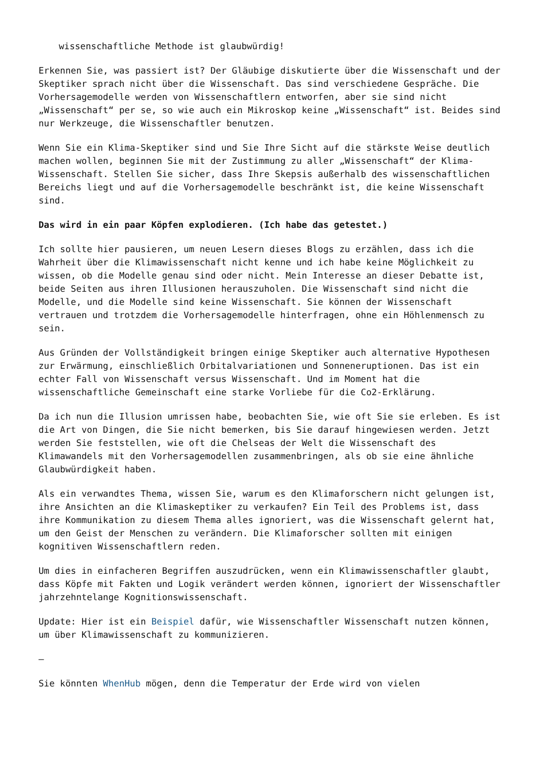wissenschaftliche Methode ist glaubwürdig!
Erkennen Sie, was passiert ist? Der Gläubige diskutierte über die Wissenschaft und der Skeptiker sprach nicht über die Wissenschaft. Das sind verschiedene Gespräche. Die Vorhersagemodelle werden von Wissenschaftlern entworfen, aber sie sind nicht „Wissenschaft“ per se, so wie auch ein Mikroskop keine „Wissenschaft“ ist. Beides sind nur Werkzeuge, die Wissenschaftler benutzen.
Wenn Sie ein Klima-Skeptiker sind und Sie Ihre Sicht auf die stärkste Weise deutlich machen wollen, beginnen Sie mit der Zustimmung zu aller „Wissenschaft“ der Klima-Wissenschaft. Stellen Sie sicher, dass Ihre Skepsis außerhalb des wissenschaftlichen Bereichs liegt und auf die Vorhersagemodelle beschränkt ist, die keine Wissenschaft sind.
Das wird in ein paar Köpfen explodieren. (Ich habe das getestet.)
Ich sollte hier pausieren, um neuen Lesern dieses Blogs zu erzählen, dass ich die Wahrheit über die Klimawissenschaft nicht kenne und ich habe keine Möglichkeit zu wissen, ob die Modelle genau sind oder nicht. Mein Interesse an dieser Debatte ist, beide Seiten aus ihren Illusionen herauszuholen. Die Wissenschaft sind nicht die Modelle, und die Modelle sind keine Wissenschaft. Sie können der Wissenschaft vertrauen und trotzdem die Vorhersagemodelle hinterfragen, ohne ein Höhlenmensch zu sein.
Aus Gründen der Vollständigkeit bringen einige Skeptiker auch alternative Hypothesen zur Erwärmung, einschließlich Orbitalvariationen und Sonneneruptionen. Das ist ein echter Fall von Wissenschaft versus Wissenschaft. Und im Moment hat die wissenschaftliche Gemeinschaft eine starke Vorliebe für die Co2-Erklärung.
Da ich nun die Illusion umrissen habe, beobachten Sie, wie oft Sie sie erleben. Es ist die Art von Dingen, die Sie nicht bemerken, bis Sie darauf hingewiesen werden. Jetzt werden Sie feststellen, wie oft die Chelseas der Welt die Wissenschaft des Klimawandels mit den Vorhersagemodellen zusammenbringen, als ob sie eine ähnliche Glaubwürdigkeit haben.
Als ein verwandtes Thema, wissen Sie, warum es den Klimaforschern nicht gelungen ist, ihre Ansichten an die Klimaskeptiker zu verkaufen? Ein Teil des Problems ist, dass ihre Kommunikation zu diesem Thema alles ignoriert, was die Wissenschaft gelernt hat, um den Geist der Menschen zu verändern. Die Klimaforscher sollten mit einigen kognitiven Wissenschaftlern reden.
Um dies in einfacheren Begriffen auszudrücken, wenn ein Klimawissenschaftler glaubt, dass Köpfe mit Fakten und Logik verändert werden können, ignoriert der Wissenschaftler jahrzehntelange Kognitionswissenschaft.
Update: Hier ist ein Beispiel dafür, wie Wissenschaftler Wissenschaft nutzen können, um über Klimawissenschaft zu kommunizieren.
—
Sie könnten WhenHub mögen, denn die Temperatur der Erde wird von vielen